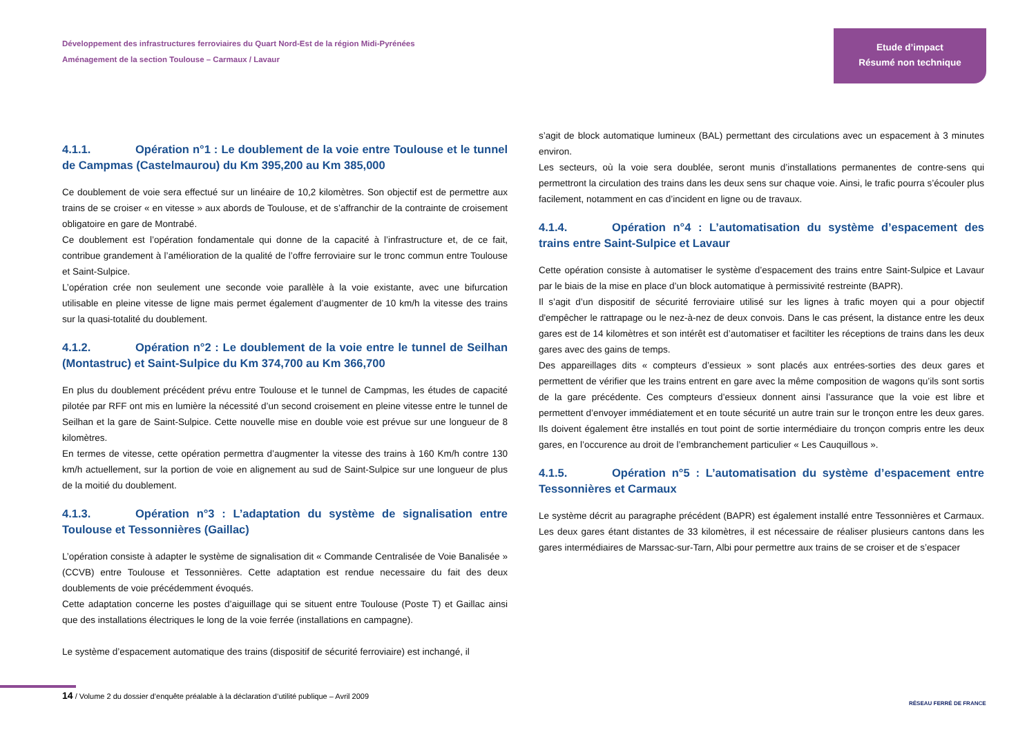Développement des infrastructures ferroviaires du Quart Nord-Est de la région Midi-Pyrénées
Aménagement de la section Toulouse – Carmaux / Lavaur
Etude d’impact
Résumé non technique
4.1.1. Opération n°1 : Le doublement de la voie entre Toulouse et le tunnel de Campmas (Castelmaurou) du Km 395,200 au Km 385,000
Ce doublement de voie sera effectué sur un linéaire de 10,2 kilomètres. Son objectif est de permettre aux trains de se croiser « en vitesse » aux abords de Toulouse, et de s’affranchir de la contrainte de croisement obligatoire en gare de Montrabé.
Ce doublement est l’opération fondamentale qui donne de la capacité à l’infrastructure et, de ce fait, contribue grandement à l’amélioration de la qualité de l’offre ferroviaire sur le tronc commun entre Toulouse et Saint-Sulpice.
L’opération crée non seulement une seconde voie parallèle à la voie existante, avec une bifurcation utilisable en pleine vitesse de ligne mais permet également d’augmenter de 10 km/h la vitesse des trains sur la quasi-totalité du doublement.
4.1.2. Opération n°2 : Le doublement de la voie entre le tunnel de Seilhan (Montastruc) et Saint-Sulpice du Km 374,700 au Km 366,700
En plus du doublement précédent prévu entre Toulouse et le tunnel de Campmas, les études de capacité pilotée par RFF ont mis en lumière la nécessité d’un second croisement en pleine vitesse entre le tunnel de Seilhan et la gare de Saint-Sulpice. Cette nouvelle mise en double voie est prévue sur une longueur de 8 kilomètres.
En termes de vitesse, cette opération permettra d’augmenter la vitesse des trains à 160 Km/h contre 130 km/h actuellement, sur la portion de voie en alignement au sud de Saint-Sulpice sur une longueur de plus de la moitié du doublement.
4.1.3. Opération n°3 : L’adaptation du système de signalisation entre Toulouse et Tessonnières (Gaillac)
L’opération consiste à adapter le système de signalisation dit « Commande Centralisée de Voie Banalisée » (CCVB) entre Toulouse et Tessonnières. Cette adaptation est rendue necessaire du fait des deux doublements de voie précédemment évoqués.
Cette adaptation concerne les postes d’aiguillage qui se situent entre Toulouse (Poste T) et Gaillac ainsi que des installations électriques le long de la voie ferrée (installations en campagne).
Le système d’espacement automatique des trains (dispositif de sécurité ferroviaire) est inchangé, il
s’agit de block automatique lumineux (BAL) permettant des circulations avec un espacement à 3 minutes environ.
Les secteurs, où la voie sera doublée, seront munis d’installations permanentes de contre-sens qui permettront la circulation des trains dans les deux sens sur chaque voie. Ainsi, le trafic pourra s’écouler plus facilement, notamment en cas d’incident en ligne ou de travaux.
4.1.4. Opération n°4 : L’automatisation du système d’espacement des trains entre Saint-Sulpice et Lavaur
Cette opération consiste à automatiser le système d’espacement des trains entre Saint-Sulpice et Lavaur par le biais de la mise en place d’un block automatique à permissivité restreinte (BAPR).
Il s’agit d’un dispositif de sécurité ferroviaire utilisé sur les lignes à trafic moyen qui a pour objectif d'empêcher le rattrapage ou le nez-à-nez de deux convois. Dans le cas présent, la distance entre les deux gares est de 14 kilomètres et son intérêt est d’automatiser et faciltiter les réceptions de trains dans les deux gares avec des gains de temps.
Des appareillages dits « compteurs d’essieux » sont placés aux entrées-sorties des deux gares et permettent de vérifier que les trains entrent en gare avec la même composition de wagons qu’ils sont sortis de la gare précédente. Ces compteurs d’essieux donnent ainsi l’assurance que la voie est libre et permettent d’envoyer immédiatement et en toute sécurité un autre train sur le tronçon entre les deux gares. Ils doivent également être installés en tout point de sortie intermédiaire du tronçon compris entre les deux gares, en l’occurence au droit de l’embranchement particulier « Les Cauquillous ».
4.1.5. Opération n°5 : L’automatisation du système d’espacement entre Tessonnières et Carmaux
Le système décrit au paragraphe précédent (BAPR) est également installé entre Tessonnières et Carmaux. Les deux gares étant distantes de 33 kilomètres, il est nécessaire de réaliser plusieurs cantons dans les gares intermédiaires de Marssac-sur-Tarn, Albi pour permettre aux trains de se croiser et de s’espacer
14 / Volume 2 du dossier d’enquête préalable à la déclaration d’utilité publique – Avril 2009
RÉSEAU FERRÉ DE FRANCE